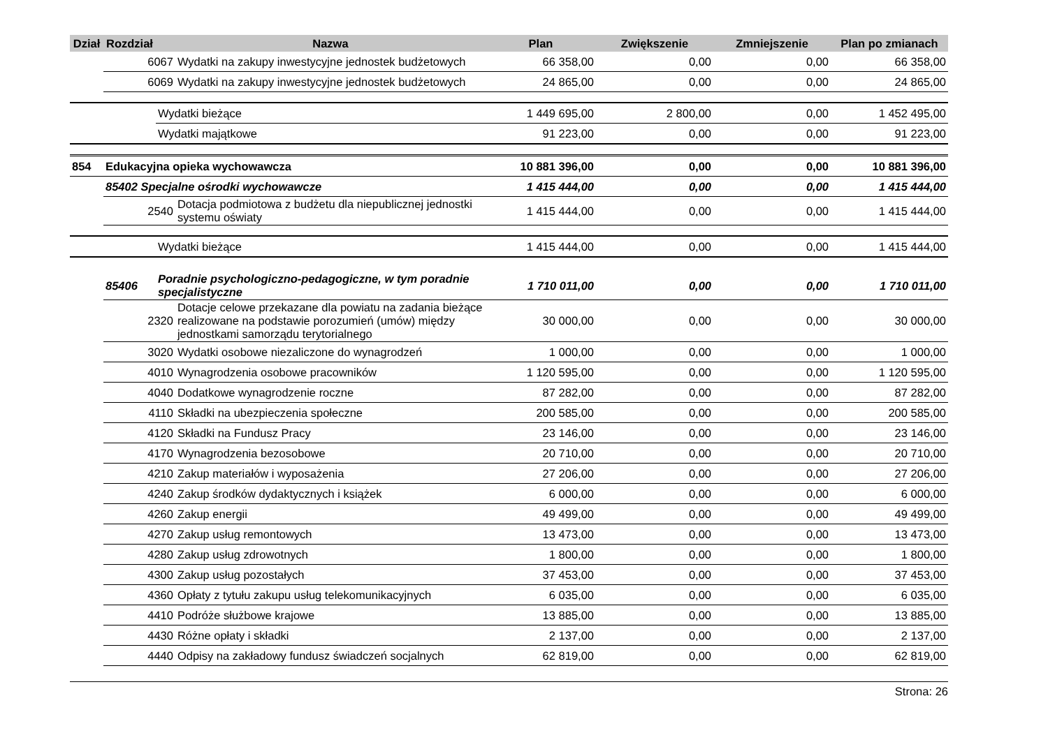| Dział | Rozdział | | Nazwa | Plan | Zwiększenie | Zmniejszenie | Plan po zmianach |
| --- | --- | --- | --- | --- | --- | --- | --- |
| | 6067 | | Wydatki na zakupy inwestycyjne jednostek budżetowych | 66 358,00 | 0,00 | 0,00 | 66 358,00 |
| | 6069 | | Wydatki na zakupy inwestycyjne jednostek budżetowych | 24 865,00 | 0,00 | 0,00 | 24 865,00 |
| | | Wydatki bieżące | | 1 449 695,00 | 2 800,00 | 0,00 | 1 452 495,00 |
| | | Wydatki majątkowe | | 91 223,00 | 0,00 | 0,00 | 91 223,00 |
| 854 | Edukacyjna opieka wychowawcza | | | 10 881 396,00 | 0,00 | 0,00 | 10 881 396,00 |
| | 85402 Specjalne ośrodki wychowawcze | | | 1 415 444,00 | 0,00 | 0,00 | 1 415 444,00 |
| | 2540 | | Dotacja podmiotowa z budżetu dla niepublicznej jednostki systemu oświaty | 1 415 444,00 | 0,00 | 0,00 | 1 415 444,00 |
| | | Wydatki bieżące | | 1 415 444,00 | 0,00 | 0,00 | 1 415 444,00 |
| | 85406 | Poradnie psychologiczno-pedagogiczne, w tym poradnie specjalistyczne | | 1 710 011,00 | 0,00 | 0,00 | 1 710 011,00 |
| | 2320 | | Dotacje celowe przekazane dla powiatu na zadania bieżące realizowane na podstawie porozumień (umów) między jednostkami samorządu terytorialnego | 30 000,00 | 0,00 | 0,00 | 30 000,00 |
| | 3020 | | Wydatki osobowe niezaliczone do wynagrodzeń | 1 000,00 | 0,00 | 0,00 | 1 000,00 |
| | 4010 | | Wynagrodzenia osobowe pracowników | 1 120 595,00 | 0,00 | 0,00 | 1 120 595,00 |
| | 4040 | | Dodatkowe wynagrodzenie roczne | 87 282,00 | 0,00 | 0,00 | 87 282,00 |
| | 4110 | | Składki na ubezpieczenia społeczne | 200 585,00 | 0,00 | 0,00 | 200 585,00 |
| | 4120 | | Składki na Fundusz Pracy | 23 146,00 | 0,00 | 0,00 | 23 146,00 |
| | 4170 | | Wynagrodzenia bezosobowe | 20 710,00 | 0,00 | 0,00 | 20 710,00 |
| | 4210 | | Zakup materiałów i wyposażenia | 27 206,00 | 0,00 | 0,00 | 27 206,00 |
| | 4240 | | Zakup środków dydaktycznych i książek | 6 000,00 | 0,00 | 0,00 | 6 000,00 |
| | 4260 | | Zakup energii | 49 499,00 | 0,00 | 0,00 | 49 499,00 |
| | 4270 | | Zakup usług remontowych | 13 473,00 | 0,00 | 0,00 | 13 473,00 |
| | 4280 | | Zakup usług zdrowotnych | 1 800,00 | 0,00 | 0,00 | 1 800,00 |
| | 4300 | | Zakup usług pozostałych | 37 453,00 | 0,00 | 0,00 | 37 453,00 |
| | 4360 | | Opłaty z tytułu zakupu usług telekomunikacyjnych | 6 035,00 | 0,00 | 0,00 | 6 035,00 |
| | 4410 | | Podróże służbowe krajowe | 13 885,00 | 0,00 | 0,00 | 13 885,00 |
| | 4430 | | Różne opłaty i składki | 2 137,00 | 0,00 | 0,00 | 2 137,00 |
| | 4440 | | Odpisy na zakładowy fundusz świadczeń socjalnych | 62 819,00 | 0,00 | 0,00 | 62 819,00 |
Strona: 26